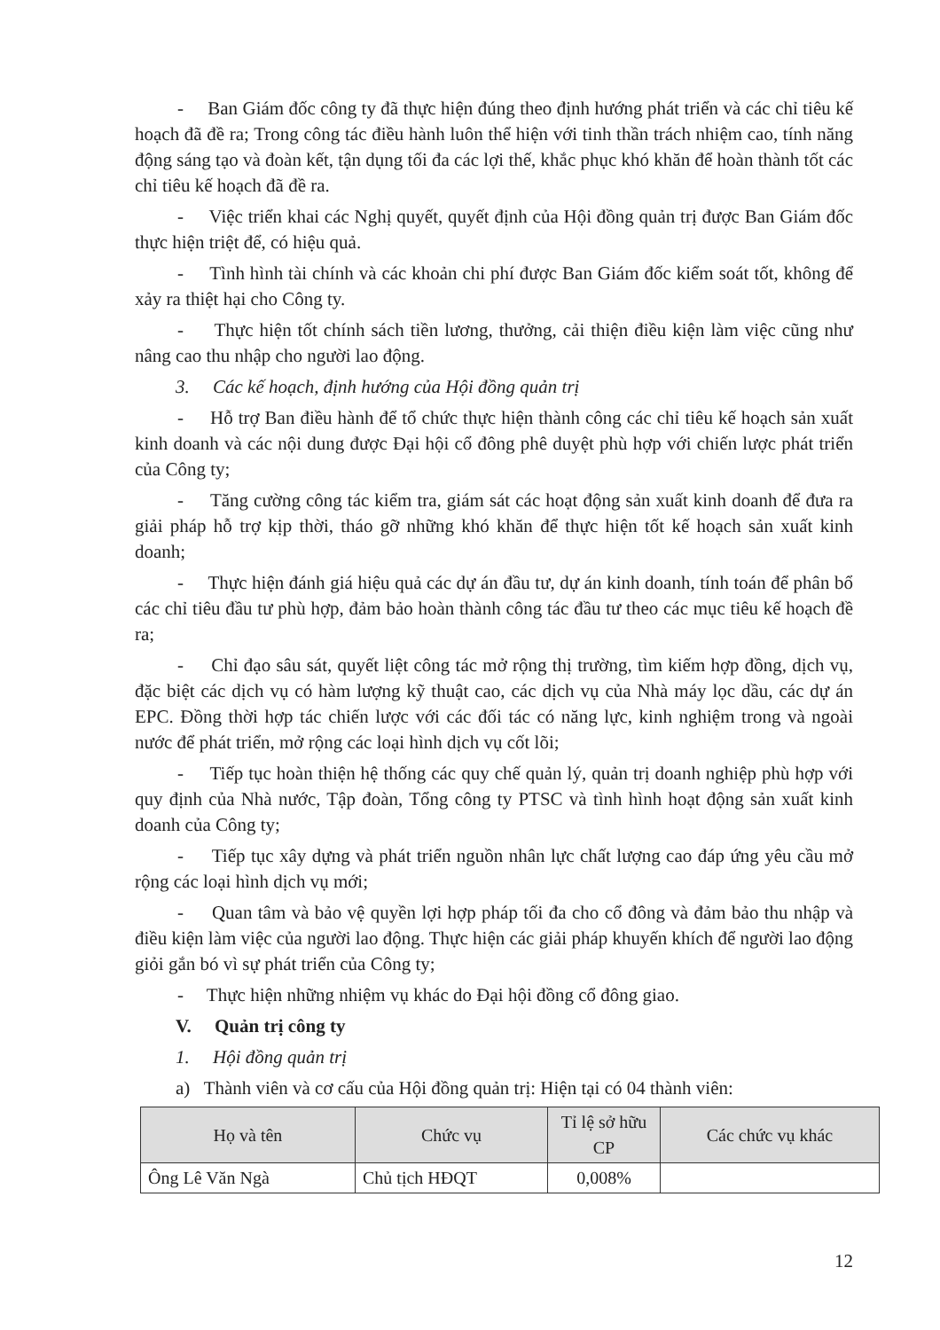- Ban Giám đốc công ty đã thực hiện đúng theo định hướng phát triển và các chỉ tiêu kế hoạch đã đề ra; Trong công tác điều hành luôn thể hiện với tinh thần trách nhiệm cao, tính năng động sáng tạo và đoàn kết, tận dụng tối đa các lợi thế, khắc phục khó khăn để hoàn thành tốt các chỉ tiêu kế hoạch đã đề ra.
- Việc triển khai các Nghị quyết, quyết định của Hội đồng quản trị được Ban Giám đốc thực hiện triệt để, có hiệu quả.
- Tình hình tài chính và các khoản chi phí được Ban Giám đốc kiểm soát tốt, không để xảy ra thiệt hại cho Công ty.
- Thực hiện tốt chính sách tiền lương, thưởng, cải thiện điều kiện làm việc cũng như nâng cao thu nhập cho người lao động.
3. Các kế hoạch, định hướng của Hội đồng quản trị
- Hỗ trợ Ban điều hành để tổ chức thực hiện thành công các chỉ tiêu kế hoạch sản xuất kinh doanh và các nội dung được Đại hội cổ đông phê duyệt phù hợp với chiến lược phát triển của Công ty;
- Tăng cường công tác kiểm tra, giám sát các hoạt động sản xuất kinh doanh để đưa ra giải pháp hỗ trợ kịp thời, tháo gỡ những khó khăn để thực hiện tốt kế hoạch sản xuất kinh doanh;
- Thực hiện đánh giá hiệu quả các dự án đầu tư, dự án kinh doanh, tính toán để phân bổ các chỉ tiêu đầu tư phù hợp, đảm bảo hoàn thành công tác đầu tư theo các mục tiêu kế hoạch đề ra;
- Chỉ đạo sâu sát, quyết liệt công tác mở rộng thị trường, tìm kiếm hợp đồng, dịch vụ, đặc biệt các dịch vụ có hàm lượng kỹ thuật cao, các dịch vụ của Nhà máy lọc dầu, các dự án EPC. Đồng thời hợp tác chiến lược với các đối tác có năng lực, kinh nghiệm trong và ngoài nước để phát triển, mở rộng các loại hình dịch vụ cốt lõi;
- Tiếp tục hoàn thiện hệ thống các quy chế quản lý, quản trị doanh nghiệp phù hợp với quy định của Nhà nước, Tập đoàn, Tổng công ty PTSC và tình hình hoạt động sản xuất kinh doanh của Công ty;
- Tiếp tục xây dựng và phát triển nguồn nhân lực chất lượng cao đáp ứng yêu cầu mở rộng các loại hình dịch vụ mới;
- Quan tâm và bảo vệ quyền lợi hợp pháp tối đa cho cổ đông và đảm bảo thu nhập và điều kiện làm việc của người lao động. Thực hiện các giải pháp khuyến khích để người lao động giỏi gắn bó vì sự phát triển của Công ty;
- Thực hiện những nhiệm vụ khác do Đại hội đồng cổ đông giao.
V. Quản trị công ty
1. Hội đồng quản trị
a) Thành viên và cơ cấu của Hội đồng quản trị: Hiện tại có 04 thành viên:
| Họ và tên | Chức vụ | Tỉ lệ sở hữu CP | Các chức vụ khác |
| --- | --- | --- | --- |
| Ông Lê Văn Ngà | Chủ tịch HĐQT | 0,008% | |
12